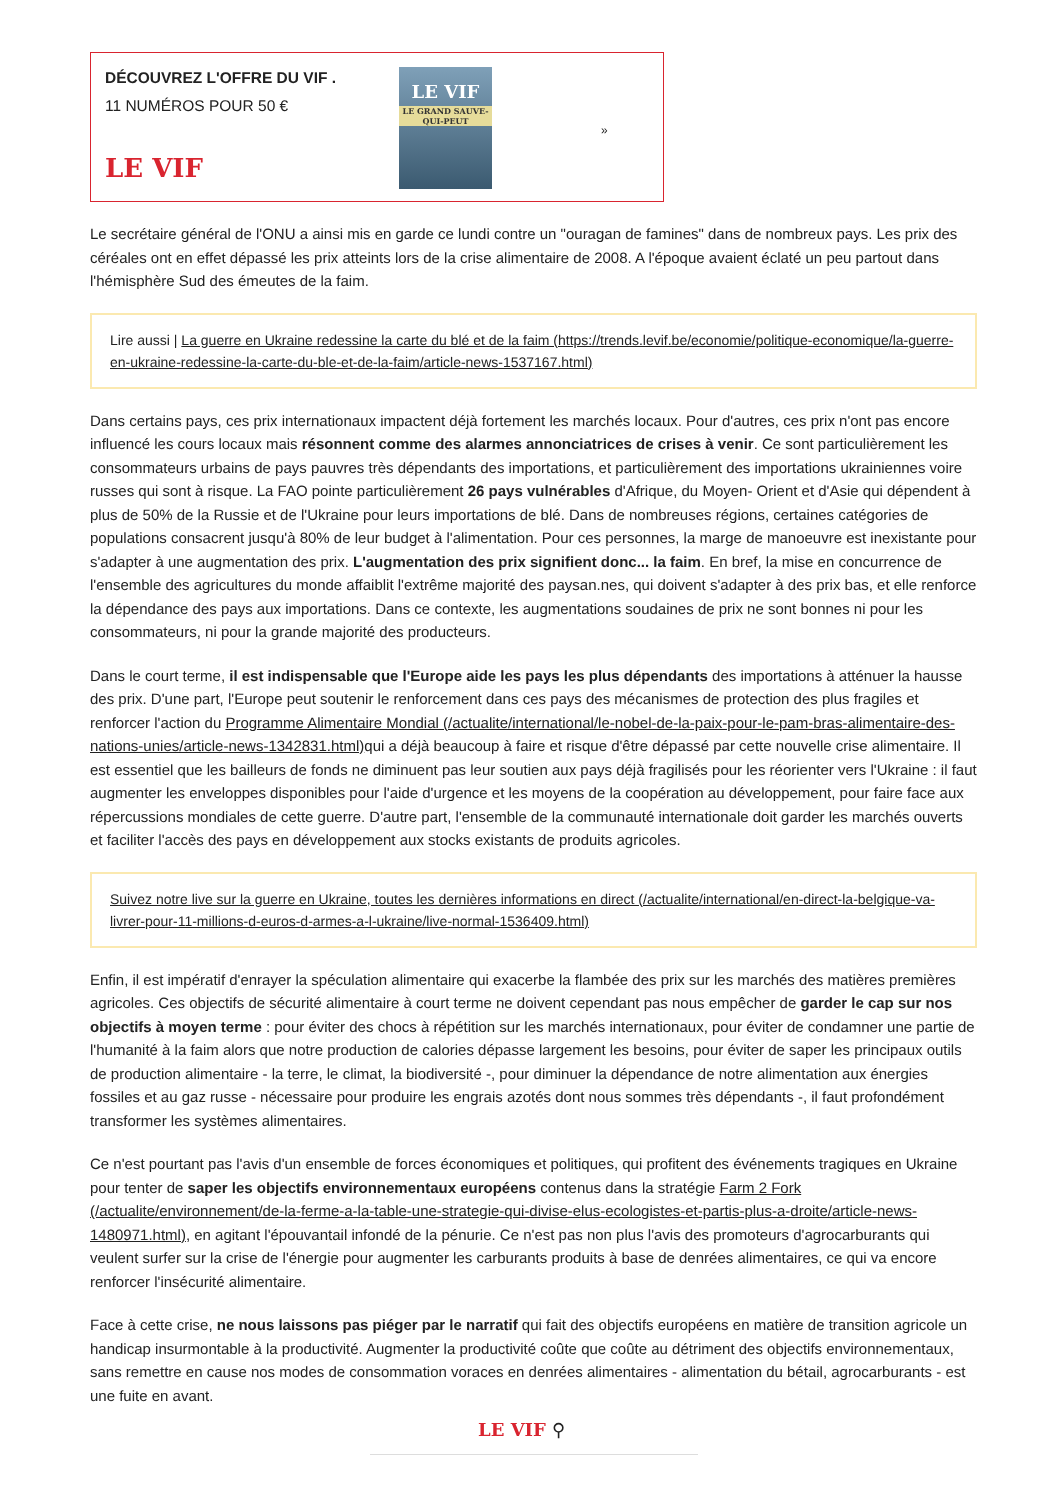DÉCOUVREZ L'OFFRE DU VIF .
11 NUMÉROS POUR 50 €
LE VIF
LE VIF
LE GRAND SAUVE-QUI-PEUT
»
Le secrétaire général de l'ONU a ainsi mis en garde ce lundi contre un "ouragan de famines" dans de nombreux pays. Les prix des céréales ont en effet dépassé les prix atteints lors de la crise alimentaire de 2008. A l'époque avaient éclaté un peu partout dans l'hémisphère Sud des émeutes de la faim.
Lire aussi | La guerre en Ukraine redessine la carte du blé et de la faim (https://trends.levif.be/economie/politique-economique/la-guerre-en-ukraine-redessine-la-carte-du-ble-et-de-la-faim/article-news-1537167.html)
Dans certains pays, ces prix internationaux impactent déjà fortement les marchés locaux. Pour d'autres, ces prix n'ont pas encore influencé les cours locaux mais résonnent comme des alarmes annonciatrices de crises à venir. Ce sont particulièrement les consommateurs urbains de pays pauvres très dépendants des importations, et particulièrement des importations ukrainiennes voire russes qui sont à risque. La FAO pointe particulièrement 26 pays vulnérables d'Afrique, du Moyen- Orient et d'Asie qui dépendent à plus de 50% de la Russie et de l'Ukraine pour leurs importations de blé. Dans de nombreuses régions, certaines catégories de populations consacrent jusqu'à 80% de leur budget à l'alimentation. Pour ces personnes, la marge de manoeuvre est inexistante pour s'adapter à une augmentation des prix. L'augmentation des prix signifient donc... la faim. En bref, la mise en concurrence de l'ensemble des agricultures du monde affaiblit l'extrême majorité des paysan.nes, qui doivent s'adapter à des prix bas, et elle renforce la dépendance des pays aux importations. Dans ce contexte, les augmentations soudaines de prix ne sont bonnes ni pour les consommateurs, ni pour la grande majorité des producteurs.
Dans le court terme, il est indispensable que l'Europe aide les pays les plus dépendants des importations à atténuer la hausse des prix. D'une part, l'Europe peut soutenir le renforcement dans ces pays des mécanismes de protection des plus fragiles et renforcer l'action du Programme Alimentaire Mondial (/actualite/international/le-nobel-de-la-paix-pour-le-pam-bras-alimentaire-des-nations-unies/article-news-1342831.html) qui a déjà beaucoup à faire et risque d'être dépassé par cette nouvelle crise alimentaire. Il est essentiel que les bailleurs de fonds ne diminuent pas leur soutien aux pays déjà fragilisés pour les réorienter vers l'Ukraine : il faut augmenter les enveloppes disponibles pour l'aide d'urgence et les moyens de la coopération au développement, pour faire face aux répercussions mondiales de cette guerre. D'autre part, l'ensemble de la communauté internationale doit garder les marchés ouverts et faciliter l'accès des pays en développement aux stocks existants de produits agricoles.
Suivez notre live sur la guerre en Ukraine, toutes les dernières informations en direct (/actualite/international/en-direct-la-belgique-va-livrer-pour-11-millions-d-euros-d-armes-a-l-ukraine/live-normal-1536409.html)
Enfin, il est impératif d'enrayer la spéculation alimentaire qui exacerbe la flambée des prix sur les marchés des matières premières agricoles. Ces objectifs de sécurité alimentaire à court terme ne doivent cependant pas nous empêcher de garder le cap sur nos objectifs à moyen terme : pour éviter des chocs à répétition sur les marchés internationaux, pour éviter de condamner une partie de l'humanité à la faim alors que notre production de calories dépasse largement les besoins, pour éviter de saper les principaux outils de production alimentaire - la terre, le climat, la biodiversité -, pour diminuer la dépendance de notre alimentation aux énergies fossiles et au gaz russe - nécessaire pour produire les engrais azotés dont nous sommes très dépendants -, il faut profondément transformer les systèmes alimentaires.
Ce n'est pourtant pas l'avis d'un ensemble de forces économiques et politiques, qui profitent des événements tragiques en Ukraine pour tenter de saper les objectifs environnementaux européens contenus dans la stratégie Farm 2 Fork (/actualite/environnement/de-la-ferme-a-la-table-une-strategie-qui-divise-elus-ecologistes-et-partis-plus-a-droite/article-news-1480971.html), en agitant l'épouvantail infondé de la pénurie. Ce n'est pas non plus l'avis des promoteurs d'agrocarburants qui veulent surfer sur la crise de l'énergie pour augmenter les carburants produits à base de denrées alimentaires, ce qui va encore renforcer l'insécurité alimentaire.
Face à cette crise, ne nous laissons pas piéger par le narratif qui fait des objectifs européens en matière de transition agricole un handicap insurmontable à la productivité. Augmenter la productivité coûte que coûte au détriment des objectifs environnementaux, sans remettre en cause nos modes de consommation voraces en denrées alimentaires - alimentation du bétail, agrocarburants - est une fuite en avant.
LE VIF ⚲